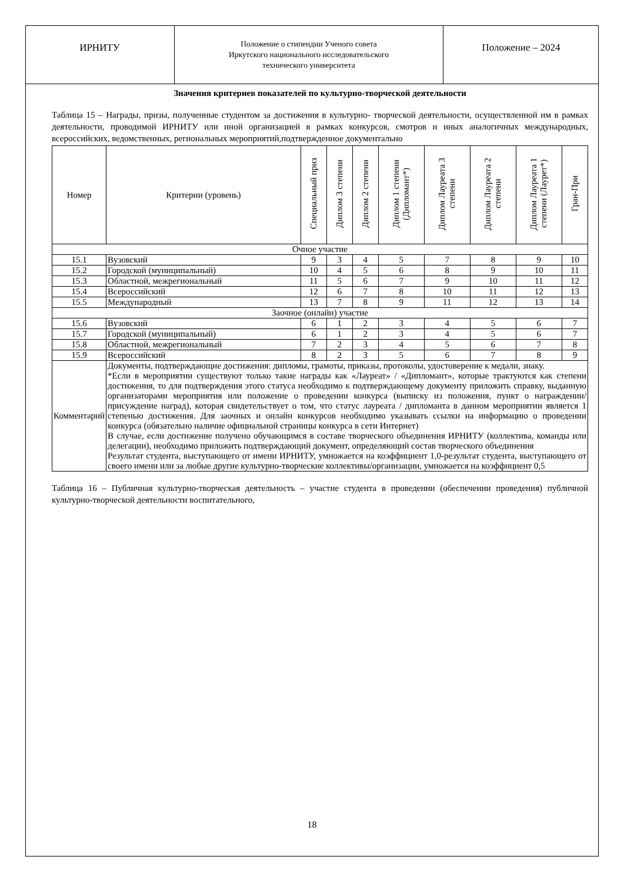ИРНИТУ
Положение о стипендии Ученого совета
Иркутского национального исследовательского
технического университета
Положение – 2024
Значения критериев показателей по культурно-творческой деятельности
Таблица 15 – Награды, призы, полученные студентом за достижения в культурно- творческой деятельности, осуществленной им в рамках деятельности, проводимой ИРНИТУ или иной организацией в рамках конкурсов, смотров и иных аналогичных международных, всероссийских, ведомственных, региональных мероприятий,подтвержденное документально
| Номер | Критерии (уровень) | Специальный приз | Диплом 3 степени | Диплом 2 степени | Диплом 1 степени (Дипломант*) | Диплом Лауреата 3 степени | Диплом Лауреата 2 степени | Диплом Лауреата 1 степени (Лаурет*) | Гран-При |
| --- | --- | --- | --- | --- | --- | --- | --- | --- | --- |
| Очное участие | | | | | | | | | |
| 15.1 | Вузовский | 9 | 3 | 4 | 5 | 7 | 8 | 9 | 10 |
| 15.2 | Городской (муниципальный) | 10 | 4 | 5 | 6 | 8 | 9 | 10 | 11 |
| 15.3 | Областной, межрегиональный | 11 | 5 | 6 | 7 | 9 | 10 | 11 | 12 |
| 15.4 | Всероссийский | 12 | 6 | 7 | 8 | 10 | 11 | 12 | 13 |
| 15.5 | Международный | 13 | 7 | 8 | 9 | 11 | 12 | 13 | 14 |
| Заочное (онлайн) участие | | | | | | | | | |
| 15.6 | Вузовский | 6 | 1 | 2 | 3 | 4 | 5 | 6 | 7 |
| 15.7 | Городской (муниципальный) | 6 | 1 | 2 | 3 | 4 | 5 | 6 | 7 |
| 15.8 | Областной, межрегиональный | 7 | 2 | 3 | 4 | 5 | 6 | 7 | 8 |
| 15.9 | Всероссийский | 8 | 2 | 3 | 5 | 6 | 7 | 8 | 9 |
| Комментарий | Документы, подтверждающие достижения: дипломы, грамоты, приказы, протоколы, удостоверение к медали, знаку. *Если в мероприятии существуют только такие награды как «Лауреат» / «Дипломант», которые трактуются как степени достижения, то для подтверждения этого статуса необходимо к подтверждающему документу приложить справку, выданную организаторами мероприятия или положение о проведении конкурса (выписку из положения, пункт о награждении/присуждение наград), которая свидетельствует о том, что статус лауреата / дипломанта в данном мероприятии является 1 степенью достижения. Для заочных и онлайн конкурсов необходимо указывать ссылки на информацию о проведении конкурса (обязательно наличие официальной страницы конкурса в сети Интернет) В случае, если достижение получено обучающимся в составе творческого объединения ИРНИТУ (коллектива, команды или делегации), необходимо приложить подтверждающий документ, определяющий состав творческого объединения Результат студента, выступающего от имени ИРНИТУ, умножается на коэффициент 1,0-результат студента, выступающего от своего имени или за любые другие культурно-творческие коллективы/организации, умножается на коэффициент 0,5 | | | | | | | | |
Таблица 16 – Публичная культурно-творческая деятельность – участие студента в проведении (обеспечении проведения) публичной культурно-творческой деятельности воспитательного,
18